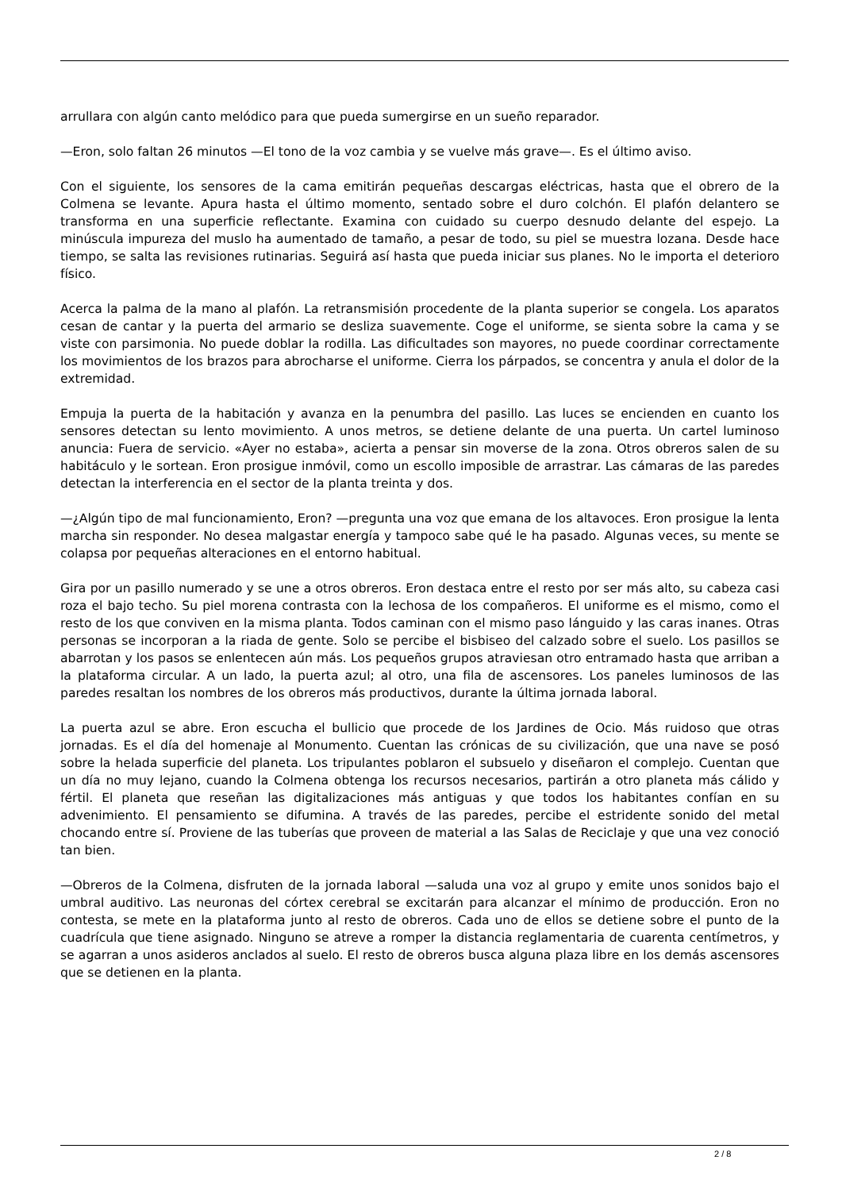arrullara con algún canto melódico para que pueda sumergirse en un sueño reparador.
—Eron, solo faltan 26 minutos —El tono de la voz cambia y se vuelve más grave—. Es el último aviso.
Con el siguiente, los sensores de la cama emitirán pequeñas descargas eléctricas, hasta que el obrero de la Colmena se levante. Apura hasta el último momento, sentado sobre el duro colchón. El plafón delantero se transforma en una superficie reflectante. Examina con cuidado su cuerpo desnudo delante del espejo. La minúscula impureza del muslo ha aumentado de tamaño, a pesar de todo, su piel se muestra lozana. Desde hace tiempo, se salta las revisiones rutinarias. Seguirá así hasta que pueda iniciar sus planes. No le importa el deterioro físico.
Acerca la palma de la mano al plafón. La retransmisión procedente de la planta superior se congela. Los aparatos cesan de cantar y la puerta del armario se desliza suavemente. Coge el uniforme, se sienta sobre la cama y se viste con parsimonia. No puede doblar la rodilla. Las dificultades son mayores, no puede coordinar correctamente los movimientos de los brazos para abrocharse el uniforme. Cierra los párpados, se concentra y anula el dolor de la extremidad.
Empuja la puerta de la habitación y avanza en la penumbra del pasillo. Las luces se encienden en cuanto los sensores detectan su lento movimiento. A unos metros, se detiene delante de una puerta. Un cartel luminoso anuncia: Fuera de servicio. «Ayer no estaba», acierta a pensar sin moverse de la zona. Otros obreros salen de su habitáculo y le sortean. Eron prosigue inmóvil, como un escollo imposible de arrastrar. Las cámaras de las paredes detectan la interferencia en el sector de la planta treinta y dos.
—¿Algún tipo de mal funcionamiento, Eron? —pregunta una voz que emana de los altavoces. Eron prosigue la lenta marcha sin responder. No desea malgastar energía y tampoco sabe qué le ha pasado. Algunas veces, su mente se colapsa por pequeñas alteraciones en el entorno habitual.
Gira por un pasillo numerado y se une a otros obreros. Eron destaca entre el resto por ser más alto, su cabeza casi roza el bajo techo. Su piel morena contrasta con la lechosa de los compañeros. El uniforme es el mismo, como el resto de los que conviven en la misma planta. Todos caminan con el mismo paso lánguido y las caras inanes. Otras personas se incorporan a la riada de gente. Solo se percibe el bisbiseo del calzado sobre el suelo. Los pasillos se abarrotan y los pasos se enlentecen aún más. Los pequeños grupos atraviesan otro entramado hasta que arriban a la plataforma circular. A un lado, la puerta azul; al otro, una fila de ascensores. Los paneles luminosos de las paredes resaltan los nombres de los obreros más productivos, durante la última jornada laboral.
La puerta azul se abre. Eron escucha el bullicio que procede de los Jardines de Ocio. Más ruidoso que otras jornadas. Es el día del homenaje al Monumento. Cuentan las crónicas de su civilización, que una nave se posó sobre la helada superficie del planeta. Los tripulantes poblaron el subsuelo y diseñaron el complejo. Cuentan que un día no muy lejano, cuando la Colmena obtenga los recursos necesarios, partirán a otro planeta más cálido y fértil. El planeta que reseñan las digitalizaciones más antiguas y que todos los habitantes confían en su advenimiento. El pensamiento se difumina. A través de las paredes, percibe el estridente sonido del metal chocando entre sí. Proviene de las tuberías que proveen de material a las Salas de Reciclaje y que una vez conoció tan bien.
—Obreros de la Colmena, disfruten de la jornada laboral —saluda una voz al grupo y emite unos sonidos bajo el umbral auditivo. Las neuronas del córtex cerebral se excitarán para alcanzar el mínimo de producción. Eron no contesta, se mete en la plataforma junto al resto de obreros. Cada uno de ellos se detiene sobre el punto de la cuadrícula que tiene asignado. Ninguno se atreve a romper la distancia reglamentaria de cuarenta centímetros, y se agarran a unos asideros anclados al suelo. El resto de obreros busca alguna plaza libre en los demás ascensores que se detienen en la planta.
2 / 8